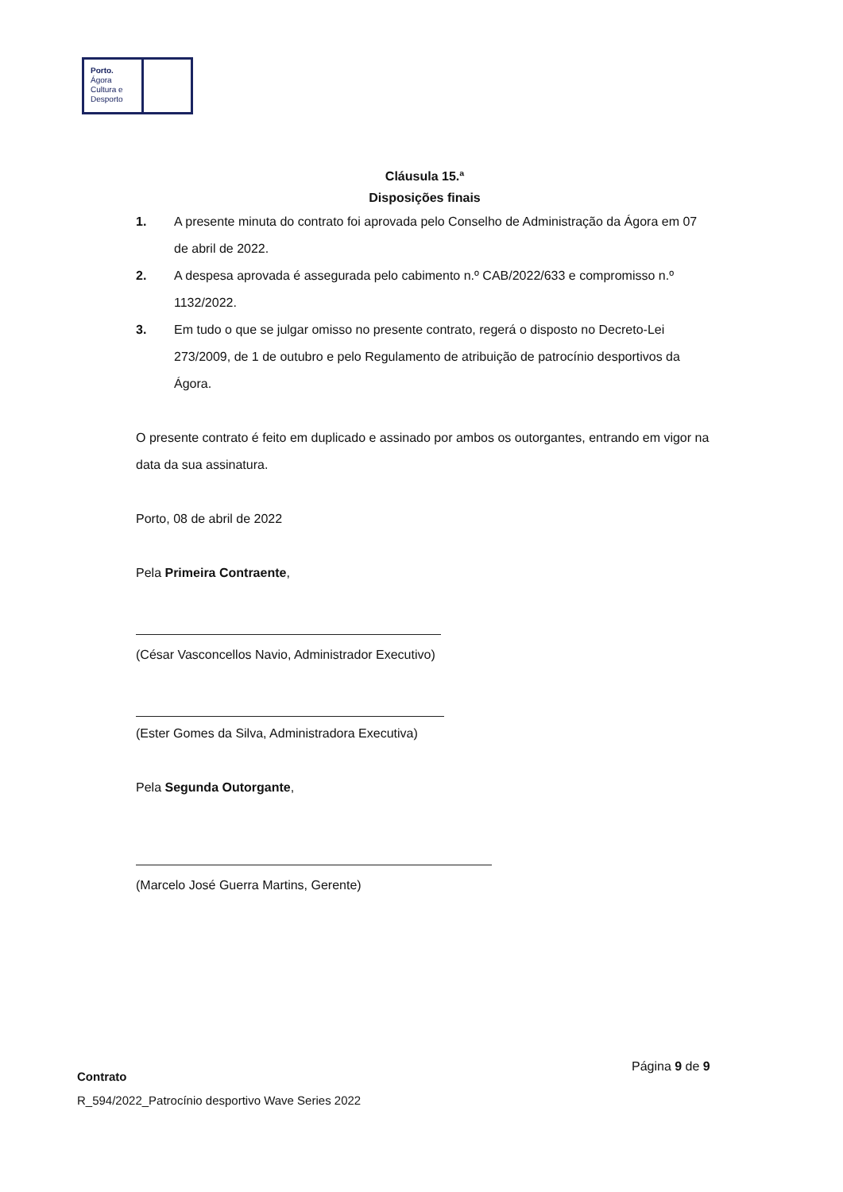Porto.
Ágora
Cultura e
Desporto
Cláusula 15.ª
Disposições finais
1. A presente minuta do contrato foi aprovada pelo Conselho de Administração da Ágora em 07 de abril de 2022.
2. A despesa aprovada é assegurada pelo cabimento n.º CAB/2022/633 e compromisso n.º 1132/2022.
3. Em tudo o que se julgar omisso no presente contrato, regerá o disposto no Decreto-Lei 273/2009, de 1 de outubro e pelo Regulamento de atribuição de patrocínio desportivos da Ágora.
O presente contrato é feito em duplicado e assinado por ambos os outorgantes, entrando em vigor na data da sua assinatura.
Porto, 08 de abril de 2022
Pela Primeira Contraente,
(César Vasconcellos Navio, Administrador Executivo)
(Ester Gomes da Silva, Administradora Executiva)
Pela Segunda Outorgante,
(Marcelo José Guerra Martins, Gerente)
Página 9 de 9
Contrato
R_594/2022_Patrocínio desportivo Wave Series 2022